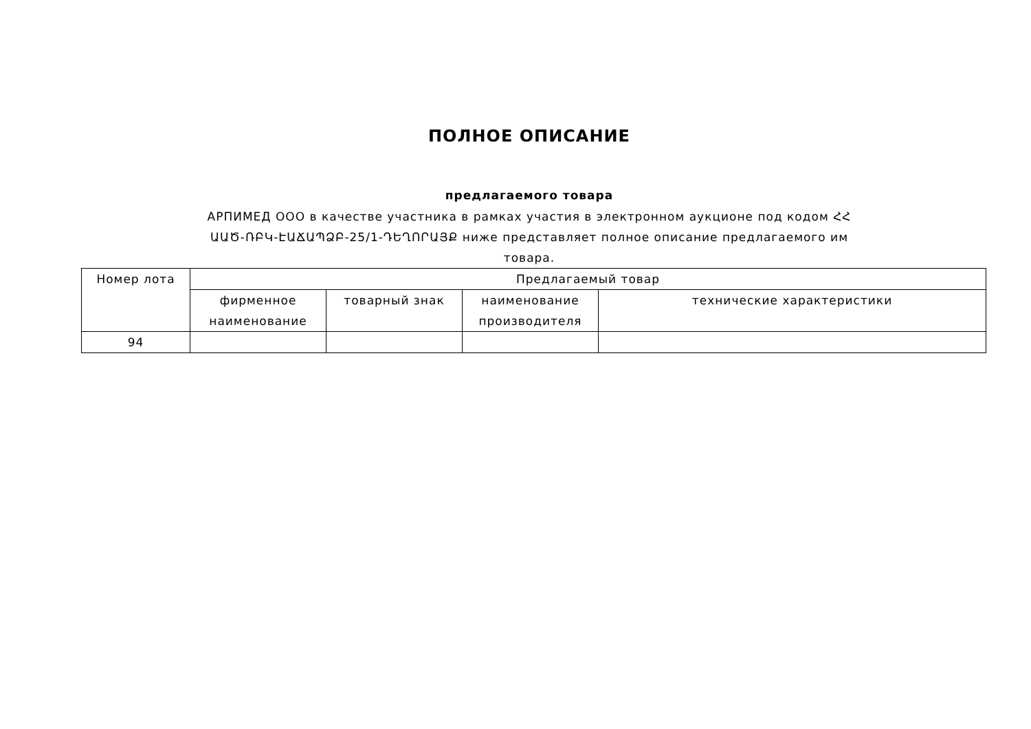ПОЛНОЕ ОПИСАНИЕ
предлагаемого товара
АРПИМЕД ООО в качестве участника в рамках участия в электронном аукционе под кодом ՀՀ ԱԱԾ-ՌԲԿ-ԷԱՃԱՊՁԲ-25/1-ԴԵՂՈՐԱՅՔ ниже представляет полное описание предлагаемого им товара.
| Номер лота | Предлагаемый товар | | | |
| --- | --- | --- | --- | --- |
| | фирменное наименование | товарный знак | наименование производителя | технические характеристики |
| 94 | | | | |